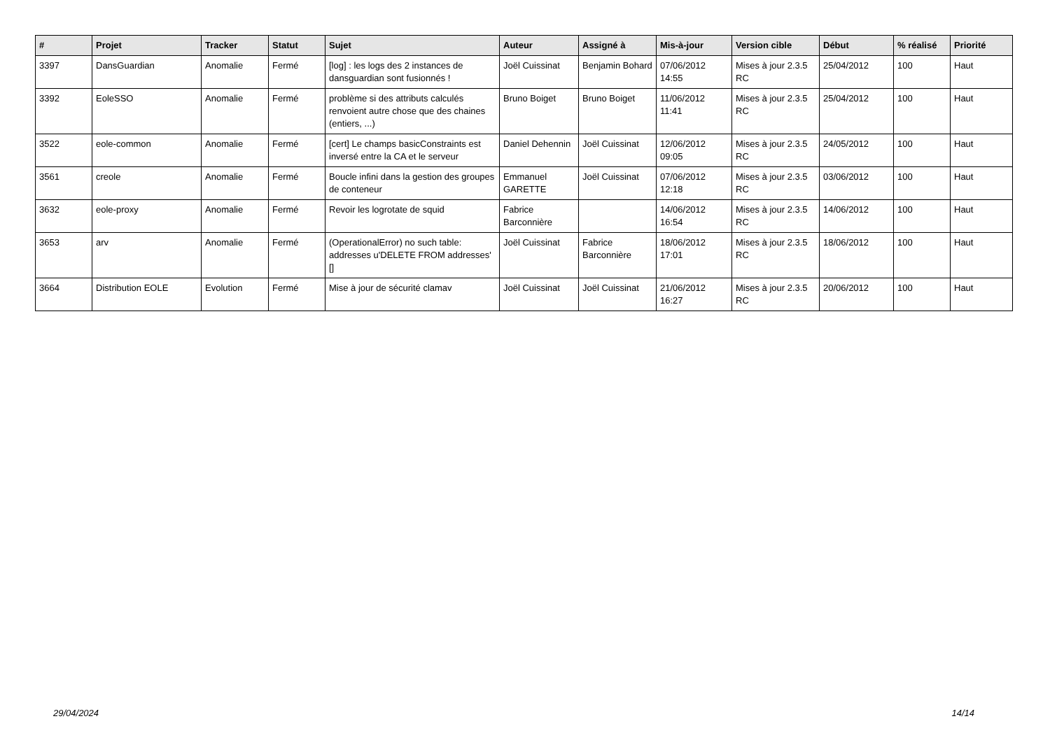| # | Projet | Tracker | Statut | Sujet | Auteur | Assigné à | Mis-à-jour | Version cible | Début | % réalisé | Priorité |
| --- | --- | --- | --- | --- | --- | --- | --- | --- | --- | --- | --- |
| 3397 | DansGuardian | Anomalie | Fermé | [log] : les logs des 2 instances de dansguardian sont fusionnés ! | Joël Cuissinat | Benjamin Bohard | 07/06/2012 14:55 | Mises à jour 2.3.5 RC | 25/04/2012 | 100 | Haut |
| 3392 | EoleSSO | Anomalie | Fermé | problème si des attributs calculés renvoient autre chose que des chaines (entiers, ...) | Bruno Boiget | Bruno Boiget | 11/06/2012 11:41 | Mises à jour 2.3.5 RC | 25/04/2012 | 100 | Haut |
| 3522 | eole-common | Anomalie | Fermé | [cert] Le champs basicConstraints est inversé entre la CA et le serveur | Daniel Dehennin | Joël Cuissinat | 12/06/2012 09:05 | Mises à jour 2.3.5 RC | 24/05/2012 | 100 | Haut |
| 3561 | creole | Anomalie | Fermé | Boucle infini dans la gestion des groupes de conteneur | Emmanuel GARETTE | Joël Cuissinat | 07/06/2012 12:18 | Mises à jour 2.3.5 RC | 03/06/2012 | 100 | Haut |
| 3632 | eole-proxy | Anomalie | Fermé | Revoir les logrotate de squid | Fabrice Barconnière | | 14/06/2012 16:54 | Mises à jour 2.3.5 RC | 14/06/2012 | 100 | Haut |
| 3653 | arv | Anomalie | Fermé | (OperationalError) no such table: addresses u'DELETE FROM addresses' [] | Joël Cuissinat | Fabrice Barconnière | 18/06/2012 17:01 | Mises à jour 2.3.5 RC | 18/06/2012 | 100 | Haut |
| 3664 | Distribution EOLE | Evolution | Fermé | Mise à jour de sécurité clamav | Joël Cuissinat | Joël Cuissinat | 21/06/2012 16:27 | Mises à jour 2.3.5 RC | 20/06/2012 | 100 | Haut |
29/04/2024 14/14